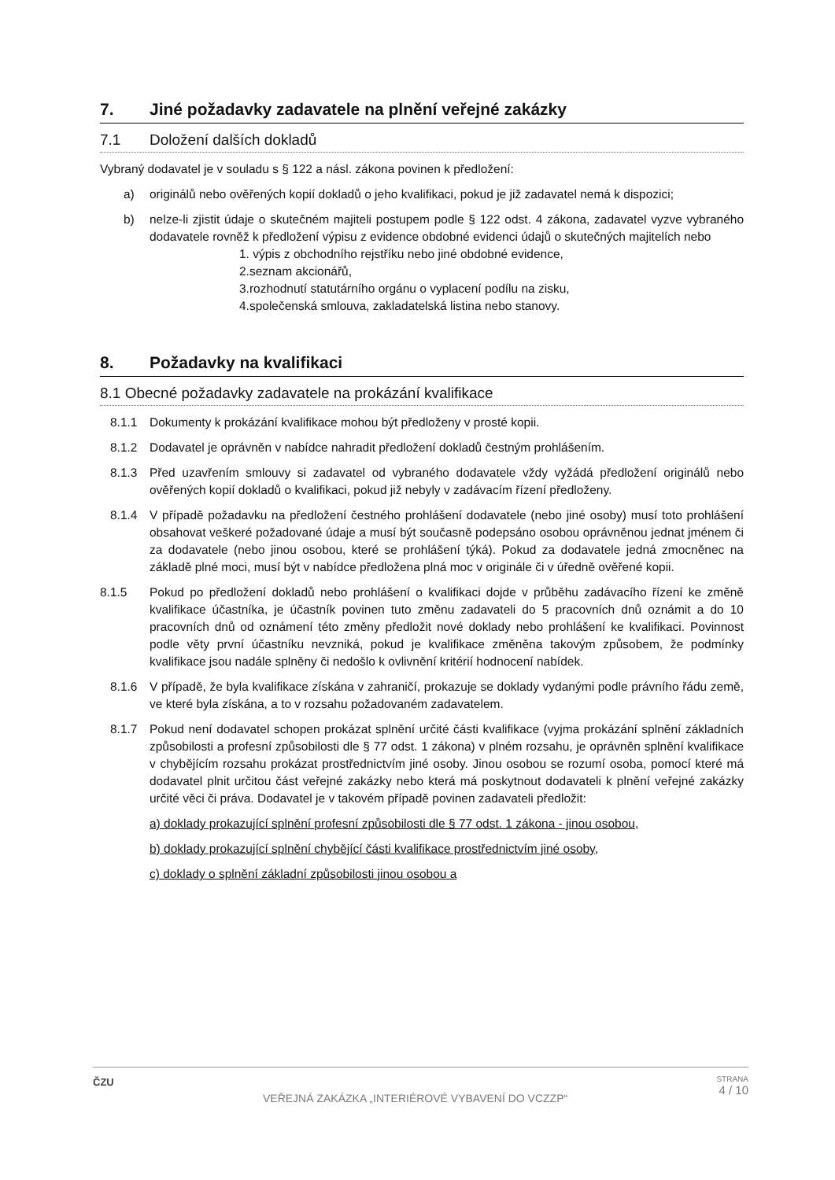7. Jiné požadavky zadavatele na plnění veřejné zakázky
7.1 Doložení dalších dokladů
Vybraný dodavatel je v souladu s § 122 a násl. zákona povinen k předložení:
a) originálů nebo ověřených kopií dokladů o jeho kvalifikaci, pokud je již zadavatel nemá k dispozici;
b) nelze-li zjistit údaje o skutečném majiteli postupem podle § 122 odst. 4 zákona, zadavatel vyzve vybraného dodavatele rovněž k předložení výpisu z evidence obdobné evidenci údajů o skutečných majitelích nebo
1. výpis z obchodního rejstříku nebo jiné obdobné evidence,
2.seznam akcionářů,
3.rozhodnutí statutárního orgánu o vyplacení podílu na zisku,
4.společenská smlouva, zakladatelská listina nebo stanovy.
8. Požadavky na kvalifikaci
8.1 Obecné požadavky zadavatele na prokázání kvalifikace
8.1.1 Dokumenty k prokázání kvalifikace mohou být předloženy v prosté kopii.
8.1.2 Dodavatel je oprávněn v nabídce nahradit předložení dokladů čestným prohlášením.
8.1.3 Před uzavřením smlouvy si zadavatel od vybraného dodavatele vždy vyžádá předložení originálů nebo ověřených kopií dokladů o kvalifikaci, pokud již nebyly v zadávacím řízení předloženy.
8.1.4 V případě požadavku na předložení čestného prohlášení dodavatele (nebo jiné osoby) musí toto prohlášení obsahovat veškeré požadované údaje a musí být současně podepsáno osobou oprávněnou jednat jménem či za dodavatele (nebo jinou osobou, které se prohlášení týká). Pokud za dodavatele jedná zmocněnec na základě plné moci, musí být v nabídce předložena plná moc v originále či v úředně ověřené kopii.
8.1.5 Pokud po předložení dokladů nebo prohlášení o kvalifikaci dojde v průběhu zadávacího řízení ke změně kvalifikace účastníka, je účastník povinen tuto změnu zadavateli do 5 pracovních dnů oznámit a do 10 pracovních dnů od oznámení této změny předložit nové doklady nebo prohlášení ke kvalifikaci. Povinnost podle věty první účastníku nevzniká, pokud je kvalifikace změněna takovým způsobem, že podmínky kvalifikace jsou nadále splněny či nedošlo k ovlivnění kritérií hodnocení nabídek.
8.1.6 V případě, že byla kvalifikace získána v zahraničí, prokazuje se doklady vydanými podle právního řádu země, ve které byla získána, a to v rozsahu požadovaném zadavatelem.
8.1.7 Pokud není dodavatel schopen prokázat splnění určité části kvalifikace (vyjma prokázání splnění základních způsobilosti a profesní způsobilosti dle § 77 odst. 1 zákona) v plném rozsahu, je oprávněn splnění kvalifikace v chybějícím rozsahu prokázat prostřednictvím jiné osoby. Jinou osobou se rozumí osoba, pomocí které má dodavatel plnit určitou část veřejné zakázky nebo která má poskytnout dodavateli k plnění veřejné zakázky určité věci či práva. Dodavatel je v takovém případě povinen zadavateli předložit:
a) doklady prokazující splnění profesní způsobilosti dle § 77 odst. 1 zákona - jinou osobou,
b) doklady prokazující splnění chybějící části kvalifikace prostřednictvím jiné osoby,
c) doklady o splnění základní způsobilosti jinou osobou a
ČZU
VEŘEJNÁ ZAKÁZKA „INTERIÉROVÉ VYBAVENÍ DO VCZZP“
STRANA
4 / 10